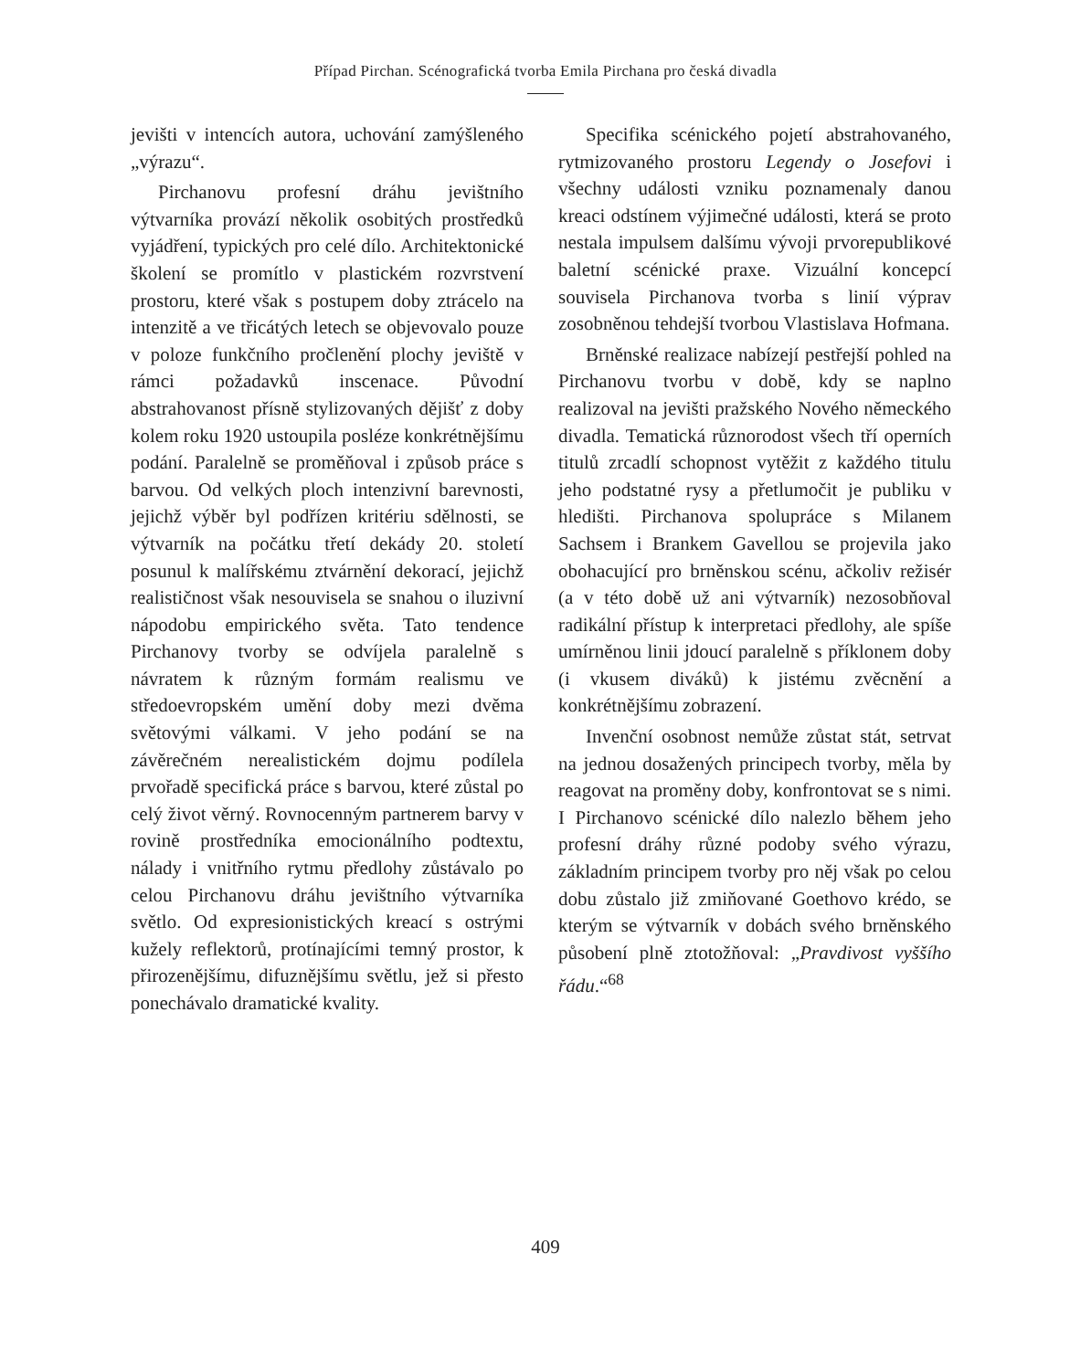Případ Pirchan. Scénografická tvorba Emila Pirchana pro česká divadla
jevišti v intencích autora, uchování zamýšleného „výrazu“.
Pirchanovu profesní dráhu jevištního výtvarníka provází několik osobitých prostředků vyjádření, typických pro celé dílo. Architektonické školení se promítlo v plastickém rozvrstvení prostoru, které však s postupem doby ztrácelo na intenzitě a ve třicátých letech se objevovalo pouze v poloze funkčního pročlenění plochy jeviště v rámci požadavků inscenace. Původní abstrahovanost přísně stylizovaných dějišť z doby kolem roku 1920 ustoupila posléze konkrétnějšímu podání. Paralelně se proměňoval i způsob práce s barvou. Od velkých ploch intenzivní barevnosti, jejichž výběr byl podřízen kritériu sdělnosti, se výtvarník na počátku třetí dekády 20. století posunul k malířskému ztvárnění dekorací, jejichž realističnost však nesouvisela se snahou o iluzivní nápodobu empirického světa. Tato tendence Pirchanovy tvorby se odvíjela paralelně s návratem k různým formám realismu ve středoevropském umění doby mezi dvěma světovými válkami. V jeho podání se na závěrečném nerealistickém dojmu podílela prvořadě specifická práce s barvou, které zůstal po celý život věrný. Rovnocenným partnerem barvy v rovině prostředníka emocionálního podtextu, nálady i vnitřního rytmu předlohy zůstávalo po celou Pirchanovu dráhu jevištního výtvarníka světlo. Od expresionistických kreací s ostrými kužely reflektorů, protínajícími temný prostor, k přirozenějšímu, difuznějšímu světlu, jež si přesto ponechávalo dramatické kvality.
Specifika scénického pojetí abstrahovaného, rytmizovaného prostoru Legendy o Josefovi i všechny události vzniku poznamenaly danou kreaci odstínem výjimečné události, která se proto nestala impulsem dalšímu vývoji prvorepublikové baletní scénické praxe. Vizuální koncepcí souvisela Pirchanova tvorba s linií výprav zosobněnou tehdejší tvorbou Vlastislava Hofmana.
Brněnské realizace nabízejí pestřejší pohled na Pirchanovu tvorbu v době, kdy se naplno realizoval na jevišti pražského Nového německého divadla. Tematická různorodost všech tří operních titulů zrcadlí schopnost vytěžit z každého titulu jeho podstatné rysy a přetlumočit je publiku v hledišti. Pirchanova spolupráce s Milanem Sachsem i Brankem Gavellou se projevila jako obohacující pro brněnskou scénu, ačkoliv režisér (a v této době už ani výtvarník) nezosobňoval radikální přístup k interpretaci předlohy, ale spíše umírněnou linii jdoucí paralelně s příklonem doby (i vkusem diváků) k jistému zvěcnění a konkrétnějšímu zobrazení.
Invenční osobnost nemůže zůstat stát, setrvat na jednou dosažených principech tvorby, měla by reagovat na proměny doby, konfrontovat se s nimi. I Pirchanovo scénické dílo nalezlo během jeho profesní dráhy různé podoby svého výrazu, základním principem tvorby pro něj však po celou dobu zůstalo již zmiňované Goethovo krédo, se kterým se výtvarník v dobách svého brněnského působení plně ztotožňoval: „Pravdivost vyššího řádu.“<sup>68</sup>
409